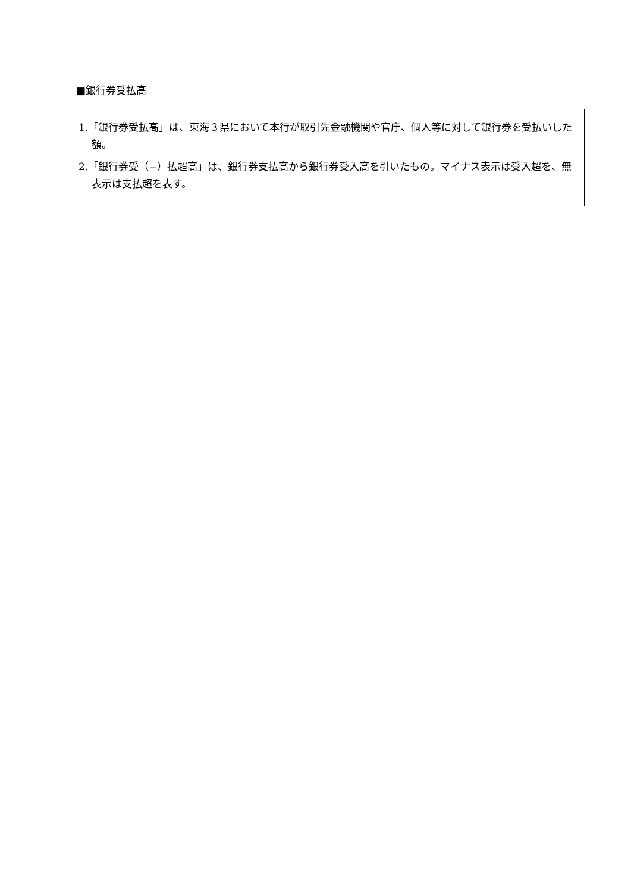■銀行券受払高
1.「銀行券受払高」は、東海３県において本行が取引先金融機関や官庁、個人等に対して銀行券を受払いした額。
2.「銀行券受（−）払超高」は、銀行券支払高から銀行券受入高を引いたもの。マイナス表示は受入超を、無表示は支払超を表す。